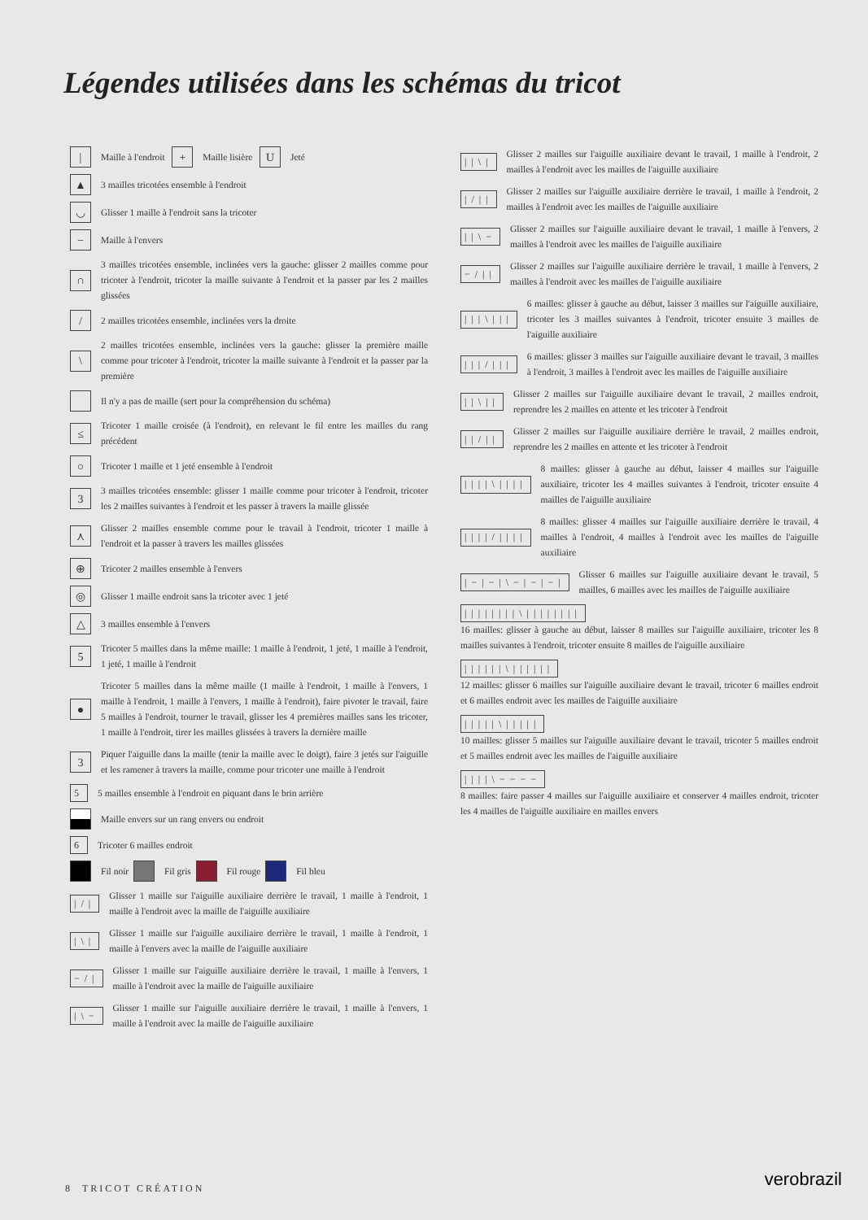Légendes utilisées dans les schémas du tricot
| Maille à l'endroit + Maille lisière U Jeté
▲ 3 mailles tricotées ensemble à l'endroit
◡ Glisser 1 maille à l'endroit sans la tricoter
− Maille à l'envers
∩ 3 mailles tricotées ensemble, inclinées vers la gauche: glisser 2 mailles comme pour tricoter à l'endroit, tricoter la maille suivante à l'endroit et la passer par les 2 mailles glissées
/ 2 mailles tricotées ensemble, inclinées vers la droite
\ 2 mailles tricotées ensemble, inclinées vers la gauche: glisser la première maille comme pour tricoter à l'endroit, tricoter la maille suivante à l'endroit et la passer par la première
Il n'y a pas de maille (sert pour la compréhension du schéma)
≤ Tricoter 1 maille croisée (à l'endroit), en relevant le fil entre les mailles du rang précédent
○ Tricoter 1 maille et 1 jeté ensemble à l'endroit
3 3 mailles tricotées ensemble: glisser 1 maille comme pour tricoter à l'endroit, tricoter les 2 mailles suivantes à l'endroit et les passer à travers la maille glissée
⋏ Glisser 2 mailles ensemble comme pour le travail à l'endroit, tricoter 1 maille à l'endroit et la passer à travers les mailles glissées
⊕ Tricoter 2 mailles ensemble à l'envers
◎ Glisser 1 maille endroit sans la tricoter avec 1 jeté
△ 3 mailles ensemble à l'envers
5 Tricoter 5 mailles dans la même maille: 1 maille à l'endroit, 1 jeté, 1 maille à l'endroit, 1 jeté, 1 maille à l'endroit
● Tricoter 5 mailles dans la même maille (1 maille à l'endroit, 1 maille à l'envers, 1 maille à l'endroit, 1 maille à l'envers, 1 maille à l'endroit), faire pivoter le travail, faire 5 mailles à l'endroit, tourner le travail, glisser les 4 premières mailles sans les tricoter, 1 maille à l'endroit, tirer les mailles glissées à travers la dernière maille
3 Piquer l'aiguille dans la maille (tenir la maille avec le doigt), faire 3 jetés sur l'aiguille et les ramener à travers la maille, comme pour tricoter une maille à l'endroit
5 5 mailles ensemble à l'endroit en piquant dans le brin arrière
Maille envers sur un rang envers ou endroit
6 Tricoter 6 mailles endroit
Fil noir Fil gris Fil rouge Fil bleu
|/| Glisser 1 maille sur l'aiguille auxiliaire derrière le travail, 1 maille à l'endroit, 1 maille à l'endroit avec la maille de l'aiguille auxiliaire
|\| Glisser 1 maille sur l'aiguille auxiliaire derrière le travail, 1 maille à l'endroit, 1 maille à l'envers avec la maille de l'aiguille auxiliaire
−/| Glisser 1 maille sur l'aiguille auxiliaire derrière le travail, 1 maille à l'envers, 1 maille à l'endroit avec la maille de l'aiguille auxiliaire
|\− Glisser 1 maille sur l'aiguille auxiliaire derrière le travail, 1 maille à l'envers, 1 maille à l'endroit avec la maille de l'aiguille auxiliaire
||\| Glisser 2 mailles sur l'aiguille auxiliaire devant le travail, 1 maille à l'endroit, 2 mailles à l'endroit avec les mailles de l'aiguille auxiliaire
|/|| Glisser 2 mailles sur l'aiguille auxiliaire derrière le travail, 1 maille à l'endroit, 2 mailles à l'endroit avec les mailles de l'aiguille auxiliaire
||\− Glisser 2 mailles sur l'aiguille auxiliaire devant le travail, 1 maille à l'envers, 2 mailles à l'endroit avec les mailles de l'aiguille auxiliaire
−/|| Glisser 2 mailles sur l'aiguille auxiliaire derrière le travail, 1 maille à l'envers, 2 mailles à l'endroit avec les mailles de l'aiguille auxiliaire
|||\||| 6 mailles: glisser à gauche au début, laisser 3 mailles sur l'aiguille auxiliaire, tricoter les 3 mailles suivantes à l'endroit, tricoter ensuite 3 mailles de l'aiguille auxiliaire
|||/||| 6 mailles: glisser 3 mailles sur l'aiguille auxiliaire devant le travail, 3 mailles à l'endroit, 3 mailles à l'endroit avec les mailles de l'aiguille auxiliaire
||\|| Glisser 2 mailles sur l'aiguille auxiliaire devant le travail, 2 mailles endroit, reprendre les 2 mailles en attente et les tricoter à l'endroit
||/|| Glisser 2 mailles sur l'aiguille auxiliaire derrière le travail, 2 mailles endroit, reprendre les 2 mailles en attente et les tricoter à l'endroit
||||\|||| 8 mailles: glisser à gauche au début, laisser 4 mailles sur l'aiguille auxiliaire, tricoter les 4 mailles suivantes à l'endroit, tricoter ensuite 4 mailles de l'aiguille auxiliaire
||||/|||| 8 mailles: glisser 4 mailles sur l'aiguille auxiliaire derrière le travail, 4 mailles à l'endroit, 4 mailles à l'endroit avec les mailles de l'aiguille auxiliaire
|−|−|\−|−|−| Glisser 6 mailles sur l'aiguille auxiliaire devant le travail, 5 mailles, 6 mailles avec les mailles de l'aiguille auxiliaire
||||||||\||||||||
16 mailles: glisser à gauche au début, laisser 8 mailles sur l'aiguille auxiliaire, tricoter les 8 mailles suivantes à l'endroit, tricoter ensuite 8 mailles de l'aiguille auxiliaire
||||||\||||||
12 mailles: glisser 6 mailles sur l'aiguille auxiliaire devant le travail, tricoter 6 mailles endroit et 6 mailles endroit avec les mailles de l'aiguille auxiliaire
|||||\|||||
10 mailles: glisser 5 mailles sur l'aiguille auxiliaire devant le travail, tricoter 5 mailles endroit et 5 mailles endroit avec les mailles de l'aiguille auxiliaire
||||\−−−−
8 mailles: faire passer 4 mailles sur l'aiguille auxiliaire et conserver 4 mailles endroit, tricoter les 4 mailles de l'aiguille auxiliaire en mailles envers
8 TRICOT CRÉATION verobrazil